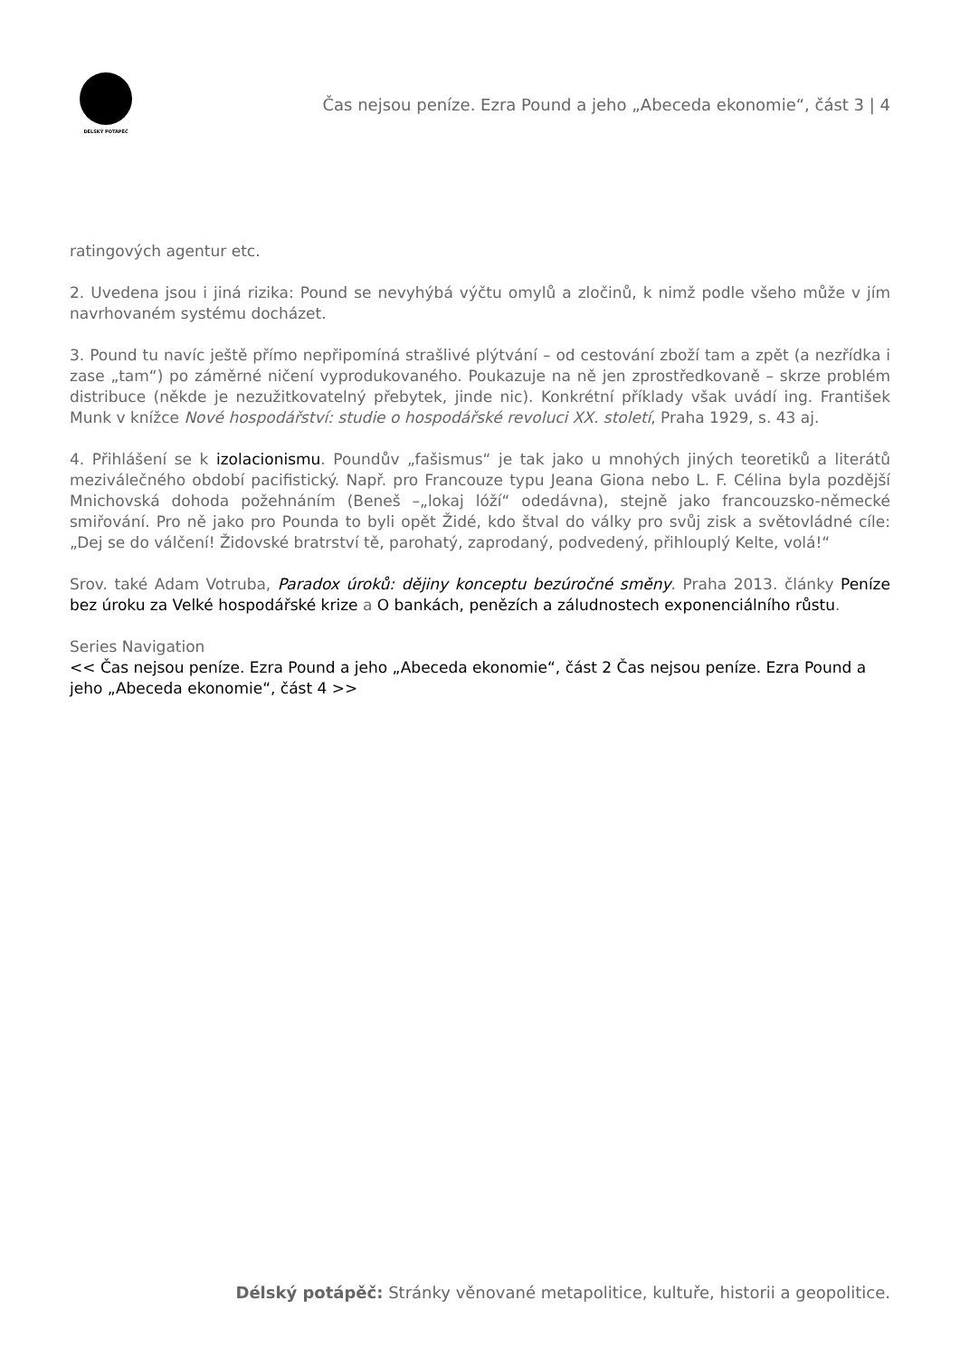DÉLSKÝ POTÁPĚČ
Čas nejsou peníze. Ezra Pound a jeho „Abeceda ekonomie“, část 3 | 4
ratingových agentur etc.
2. Uvedena jsou i jiná rizika: Pound se nevyhýbá výčtu omylů a zločinů, k nimž podle všeho může v jím navrhovaném systému docházet.
3. Pound tu navíc ještě přímo nepřipomíná strašlivé plýtvání – od cestování zboží tam a zpět (a nezřídka i zase „tam“) po záměrné ničení vyprodukovaného. Poukazuje na ně jen zprostředkovaně – skrze problém distribuce (někde je nezužitkovatelný přebytek, jinde nic). Konkrétní příklady však uvádí ing. František Munk v knížce Nové hospodářství: studie o hospodářské revoluci XX. století, Praha 1929, s. 43 aj.
4. Přihlášení se k izolacionismu. Poundův „fašismus“ je tak jako u mnohých jiných teoretiků a literátů meziválečného období pacifistický. Např. pro Francouze typu Jeana Giona nebo L. F. Célina byla pozdější Mnichovská dohoda požehnáním (Beneš –„lokaj lóží“ odedávna), stejně jako francouzsko-německé smiřování. Pro ně jako pro Pounda to byli opět Židé, kdo štval do války pro svůj zisk a světovládné cíle: „Dej se do válčení! Židovské bratrství tě, parohatý, zaprodaný, podvedený, přihlouplý Kelte, volá!“
Srov. také Adam Votruba, Paradox úroků: dějiny konceptu bezúročné směny. Praha 2013. články Peníze bez úroku za Velké hospodářské krize a O bankách, penězích a záludnostech exponenciálního růstu.
Series Navigation
<< Čas nejsou peníze. Ezra Pound a jeho „Abeceda ekonomie“, část 2 Čas nejsou peníze. Ezra Pound a jeho „Abeceda ekonomie“, část 4 >>
Délský potápěč: Stránky věnované metapolitice, kultuře, historii a geopolitice.